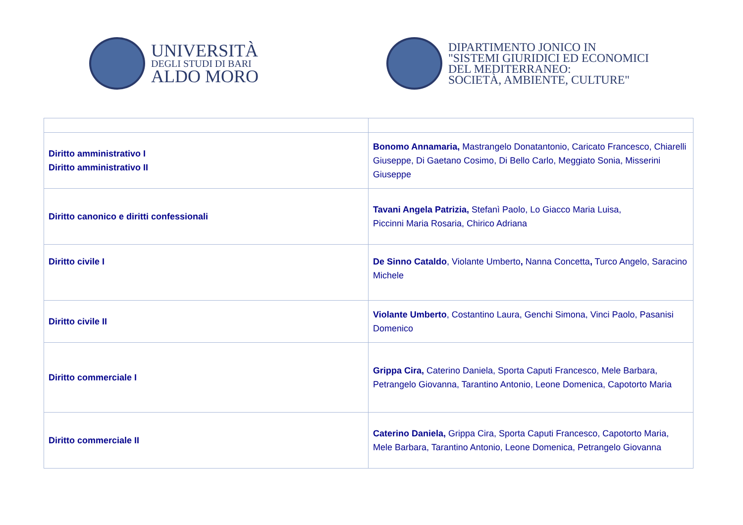UNIVERSITÀ
DEGLI STUDI DI BARI
ALDO MORO
DIPARTIMENTO JONICO IN
"SISTEMI GIURIDICI ED ECONOMICI
DEL MEDITERRANEO:
SOCIETÀ, AMBIENTE, CULTURE"
| Diritto amministrativo I Diritto amministrativo II | Bonomo Annamaria, Mastrangelo Donatantonio, Caricato Francesco, Chiarelli Giuseppe, Di Gaetano Cosimo, Di Bello Carlo, Meggiato Sonia, Misserini Giuseppe |
| Diritto canonico e diritti confessionali | Tavani Angela Patrizia, Stefanì Paolo, Lo Giacco Maria Luisa, Piccinni Maria Rosaria, Chirico Adriana |
| Diritto civile I | De Sinno Cataldo , Violante Umberto , Nanna Concetta , Turco Angelo, Saracino Michele |
| Diritto civile II | Violante Umberto , Costantino Laura, Genchi Simona, Vinci Paolo, Pasanisi Domenico |
| Diritto commerciale I | Grippa Cira, Caterino Daniela, Sporta Caputi Francesco, Mele Barbara, Petrangelo Giovanna, Tarantino Antonio, Leone Domenica, Capotorto Maria |
| Diritto commerciale II | Caterino Daniela, Grippa Cira, Sporta Caputi Francesco, Capotorto Maria, Mele Barbara, Tarantino Antonio, Leone Domenica, Petrangelo Giovanna |